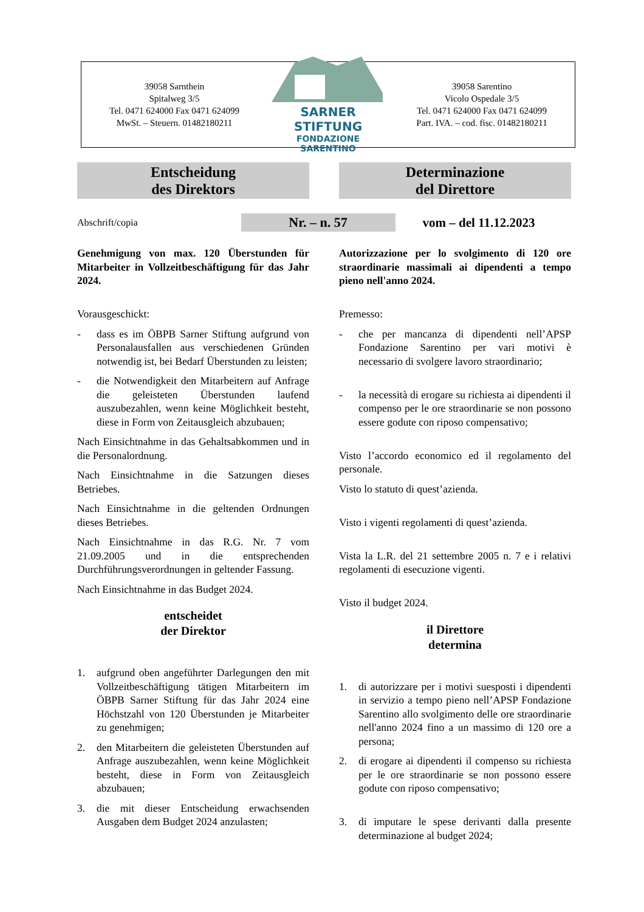39058 Sarnthein
Spitalweg 3/5
Tel. 0471 624000 Fax 0471 624099
MwSt. – Steuern. 01482180211
SARNER STIFTUNG
FONDAZIONE SARENTINO
39058 Sarentino
Vicolo Ospedale 3/5
Tel. 0471 624000 Fax 0471 624099
Part. IVA. – cod. fisc. 01482180211
Entscheidung
des Direktors
Determinazione
del Direttore
Abschrift/copia Nr. – n. 57 vom – del 11.12.2023
Genehmigung von max. 120 Überstunden für Mitarbeiter in Vollzeitbeschäftigung für das Jahr 2024.
Vorausgeschickt:
- dass es im ÖBPB Sarner Stiftung aufgrund von Personalausfallen aus verschiedenen Gründen notwendig ist, bei Bedarf Überstunden zu leisten;
- die Notwendigkeit den Mitarbeitern auf Anfrage die geleisteten Überstunden laufend auszubezahlen, wenn keine Möglichkeit besteht, diese in Form von Zeitausgleich abzubauen;
Nach Einsichtnahme in das Gehaltsabkommen und in die Personalordnung.
Nach Einsichtnahme in die Satzungen dieses Betriebes.
Nach Einsichtnahme in die geltenden Ordnungen dieses Betriebes.
Nach Einsichtnahme in das R.G. Nr. 7 vom 21.09.2005 und in die entsprechenden Durchführungsverordnungen in geltender Fassung.
Nach Einsichtnahme in das Budget 2024.
entscheidet
der Direktor
1. aufgrund oben angeführter Darlegungen den mit Vollzeitbeschäftigung tätigen Mitarbeitern im ÖBPB Sarner Stiftung für das Jahr 2024 eine Höchstzahl von 120 Überstunden je Mitarbeiter zu genehmigen;
2. den Mitarbeitern die geleisteten Überstunden auf Anfrage auszubezahlen, wenn keine Möglichkeit besteht, diese in Form von Zeitausgleich abzubauen;
3. die mit dieser Entscheidung erwachsenden Ausgaben dem Budget 2024 anzulasten;
Autorizzazione per lo svolgimento di 120 ore straordinarie massimali ai dipendenti a tempo pieno nell'anno 2024.
Premesso:
- che per mancanza di dipendenti nell’APSP Fondazione Sarentino per vari motivi è necessario di svolgere lavoro straordinario;
- la necessità di erogare su richiesta ai dipendenti il compenso per le ore straordinarie se non possono essere godute con riposo compensativo;
Visto l’accordo economico ed il regolamento del personale.
Visto lo statuto di quest’azienda.
Visto i vigenti regolamenti di quest’azienda.
Vista la L.R. del 21 settembre 2005 n. 7 e i relativi regolamenti di esecuzione vigenti.
Visto il budget 2024.
il Direttore
determina
1. di autorizzare per i motivi suesposti i dipendenti in servizio a tempo pieno nell’APSP Fondazione Sarentino allo svolgimento delle ore straordinarie nell'anno 2024 fino a un massimo di 120 ore a persona;
2. di erogare ai dipendenti il compenso su richiesta per le ore straordinarie se non possono essere godute con riposo compensativo;
3. di imputare le spese derivanti dalla presente determinazione al budget 2024;